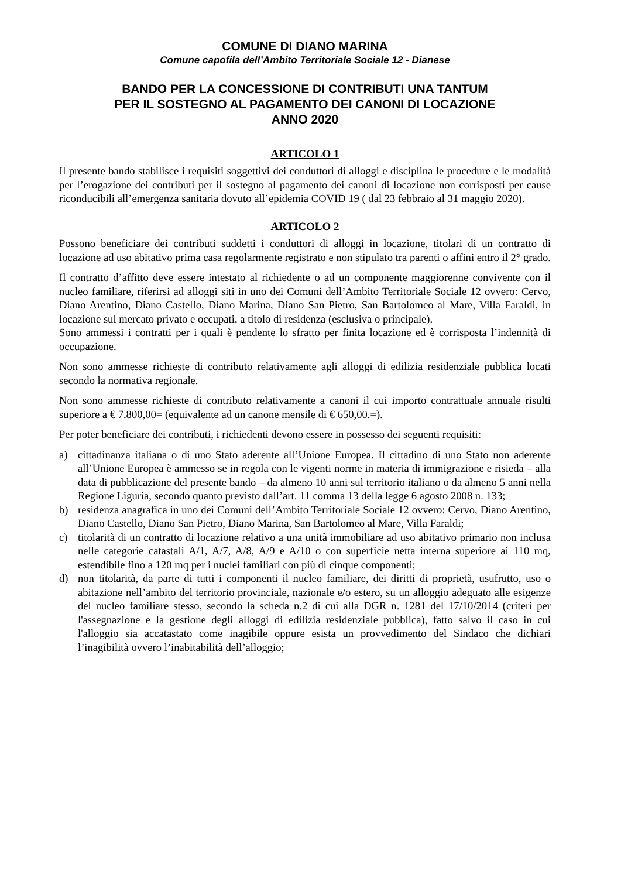COMUNE DI DIANO MARINA
Comune capofila dell’Ambito Territoriale Sociale 12 - Dianese
BANDO PER LA CONCESSIONE DI CONTRIBUTI UNA TANTUM
PER IL SOSTEGNO AL PAGAMENTO DEI CANONI DI LOCAZIONE
ANNO 2020
ARTICOLO 1
Il presente bando stabilisce i requisiti soggettivi dei conduttori di alloggi e disciplina le procedure e le modalità per l’erogazione dei contributi per il sostegno al pagamento dei canoni di locazione non corrisposti per cause riconducibili all’emergenza sanitaria dovuto all’epidemia COVID 19 ( dal 23 febbraio al 31 maggio 2020).
ARTICOLO 2
Possono beneficiare dei contributi suddetti i conduttori di alloggi in locazione, titolari di un contratto di locazione ad uso abitativo prima casa regolarmente registrato e non stipulato tra parenti o affini entro il 2° grado.
Il contratto d’affitto deve essere intestato al richiedente o ad un componente maggiorenne convivente con il nucleo familiare, riferirsi ad alloggi siti in uno dei Comuni dell’Ambito Territoriale Sociale 12 ovvero: Cervo, Diano Arentino, Diano Castello, Diano Marina, Diano San Pietro, San Bartolomeo al Mare, Villa Faraldi, in locazione sul mercato privato e occupati, a titolo di residenza (esclusiva o principale).
Sono ammessi i contratti per i quali è pendente lo sfratto per finita locazione ed è corrisposta l’indennità di occupazione.
Non sono ammesse richieste di contributo relativamente agli alloggi di edilizia residenziale pubblica locati secondo la normativa regionale.
Non sono ammesse richieste di contributo relativamente a canoni il cui importo contrattuale annuale risulti superiore a € 7.800,00= (equivalente ad un canone mensile di € 650,00.=).
Per poter beneficiare dei contributi, i richiedenti devono essere in possesso dei seguenti requisiti:
a) cittadinanza italiana o di uno Stato aderente all’Unione Europea. Il cittadino di uno Stato non aderente all’Unione Europea è ammesso se in regola con le vigenti norme in materia di immigrazione e risieda – alla data di pubblicazione del presente bando – da almeno 10 anni sul territorio italiano o da almeno 5 anni nella Regione Liguria, secondo quanto previsto dall’art. 11 comma 13 della legge 6 agosto 2008 n. 133;
b) residenza anagrafica in uno dei Comuni dell’Ambito Territoriale Sociale 12 ovvero: Cervo, Diano Arentino, Diano Castello, Diano San Pietro, Diano Marina, San Bartolomeo al Mare, Villa Faraldi;
c) titolarità di un contratto di locazione relativo a una unità immobiliare ad uso abitativo primario non inclusa nelle categorie catastali A/1, A/7, A/8, A/9 e A/10 o con superficie netta interna superiore ai 110 mq, estendibile fino a 120 mq per i nuclei familiari con più di cinque componenti;
d) non titolarità, da parte di tutti i componenti il nucleo familiare, dei diritti di proprietà, usufrutto, uso o abitazione nell’ambito del territorio provinciale, nazionale e/o estero, su un alloggio adeguato alle esigenze del nucleo familiare stesso, secondo la scheda n.2 di cui alla DGR n. 1281 del 17/10/2014 (criteri per l'assegnazione e la gestione degli alloggi di edilizia residenziale pubblica), fatto salvo il caso in cui l'alloggio sia accatastato come inagibile oppure esista un provvedimento del Sindaco che dichiari l’inagibilità ovvero l’inabitabilità dell’alloggio;